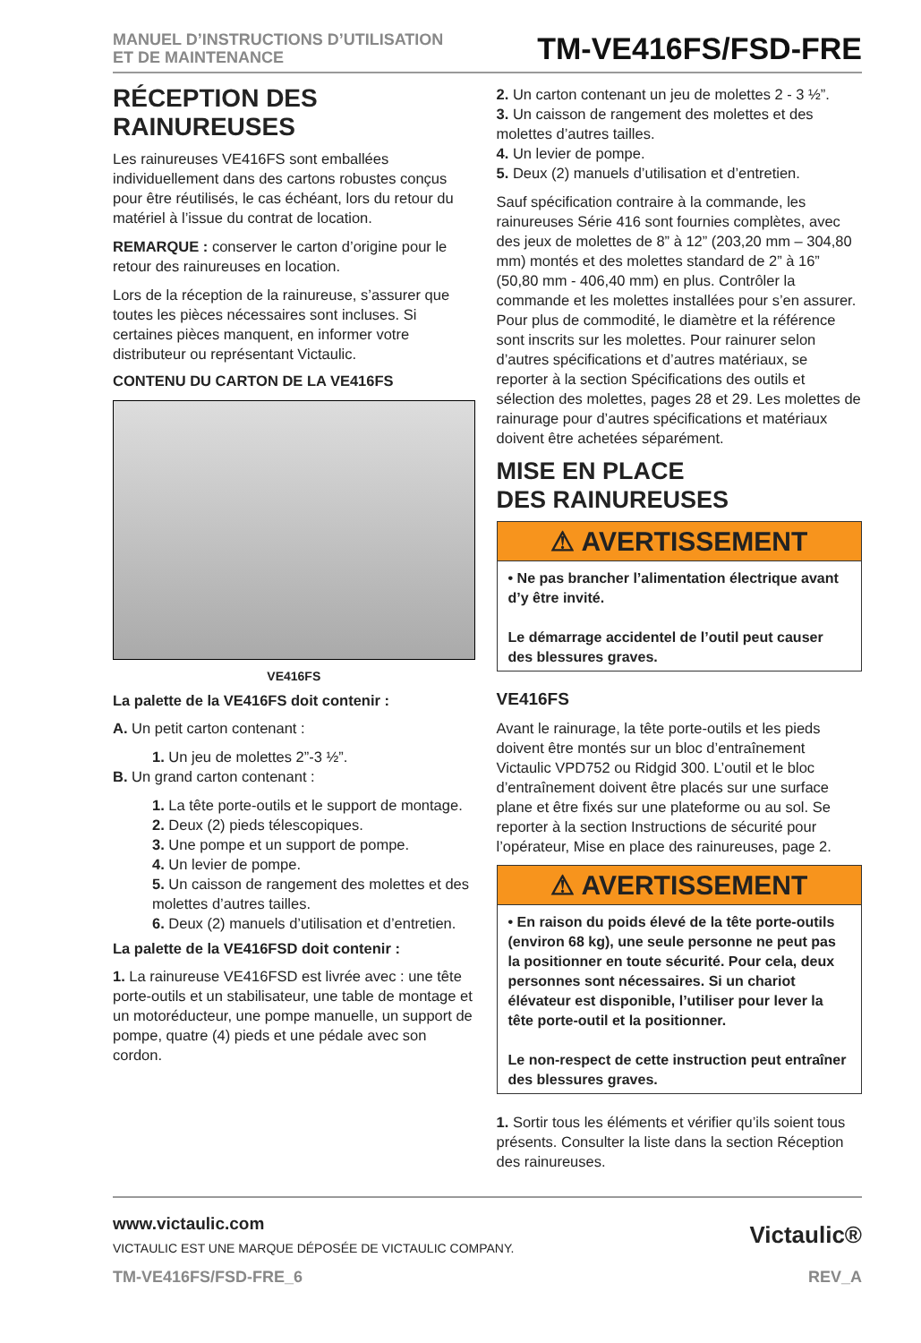MANUEL D’INSTRUCTIONS D’UTILISATION
ET DE MAINTENANCE
TM-VE416FS/FSD-FRE
RÉCEPTION DES RAINUREUSES
Les rainureuses VE416FS sont emballées individuellement dans des cartons robustes conçus pour être réutilisés, le cas échéant, lors du retour du matériel à l’issue du contrat de location.
REMARQUE : conserver le carton d’origine pour le retour des rainureuses en location.
Lors de la réception de la rainureuse, s’assurer que toutes les pièces nécessaires sont incluses. Si certaines pièces manquent, en informer votre distributeur ou représentant Victaulic.
CONTENU DU CARTON DE LA VE416FS
VE416FS
La palette de la VE416FS doit contenir :
A. Un petit carton contenant :
1. Un jeu de molettes 2”-3 ½”.
B. Un grand carton contenant :
1. La tête porte-outils et le support de montage.
2. Deux (2) pieds télescopiques.
3. Une pompe et un support de pompe.
4. Un levier de pompe.
5. Un caisson de rangement des molettes et des molettes d’autres tailles.
6. Deux (2) manuels d’utilisation et d’entretien.
La palette de la VE416FSD doit contenir :
1. La rainureuse VE416FSD est livrée avec : une tête porte-outils et un stabilisateur, une table de montage et un motoréducteur, une pompe manuelle, un support de pompe, quatre (4) pieds et une pédale avec son cordon.
2. Un carton contenant un jeu de molettes 2 - 3 ½”.
3. Un caisson de rangement des molettes et des molettes d’autres tailles.
4. Un levier de pompe.
5. Deux (2) manuels d’utilisation et d’entretien.
Sauf spécification contraire à la commande, les rainureuses Série 416 sont fournies complètes, avec des jeux de molettes de 8” à 12” (203,20 mm – 304,80 mm) montés et des molettes standard de 2” à 16” (50,80 mm - 406,40 mm) en plus. Contrôler la commande et les molettes installées pour s’en assurer. Pour plus de commodité, le diamètre et la référence sont inscrits sur les molettes. Pour rainurer selon d’autres spécifications et d’autres matériaux, se reporter à la section Spécifications des outils et sélection des molettes, pages 28 et 29. Les molettes de rainurage pour d’autres spécifications et matériaux doivent être achetées séparément.
MISE EN PLACE
DES RAINUREUSES
⚠ AVERTISSEMENT
• Ne pas brancher l’alimentation électrique avant d’y être invité.
Le démarrage accidentel de l’outil peut causer des blessures graves.
VE416FS
Avant le rainurage, la tête porte-outils et les pieds doivent être montés sur un bloc d’entraînement Victaulic VPD752 ou Ridgid 300. L’outil et le bloc d’entraînement doivent être placés sur une surface plane et être fixés sur une plateforme ou au sol. Se reporter à la section Instructions de sécurité pour l’opérateur, Mise en place des rainureuses, page 2.
⚠ AVERTISSEMENT
• En raison du poids élevé de la tête porte-outils (environ 68 kg), une seule personne ne peut pas la positionner en toute sécurité. Pour cela, deux personnes sont nécessaires. Si un chariot élévateur est disponible, l’utiliser pour lever la tête porte-outil et la positionner.
Le non-respect de cette instruction peut entraîner des blessures graves.
1. Sortir tous les éléments et vérifier qu’ils soient tous présents. Consulter la liste dans la section Réception des rainureuses.
www.victaulic.com
VICTAULIC EST UNE MARQUE DÉPOSÉE DE VICTAULIC COMPANY.
TM-VE416FS/FSD-FRE_6 REV_A
Victaulic®